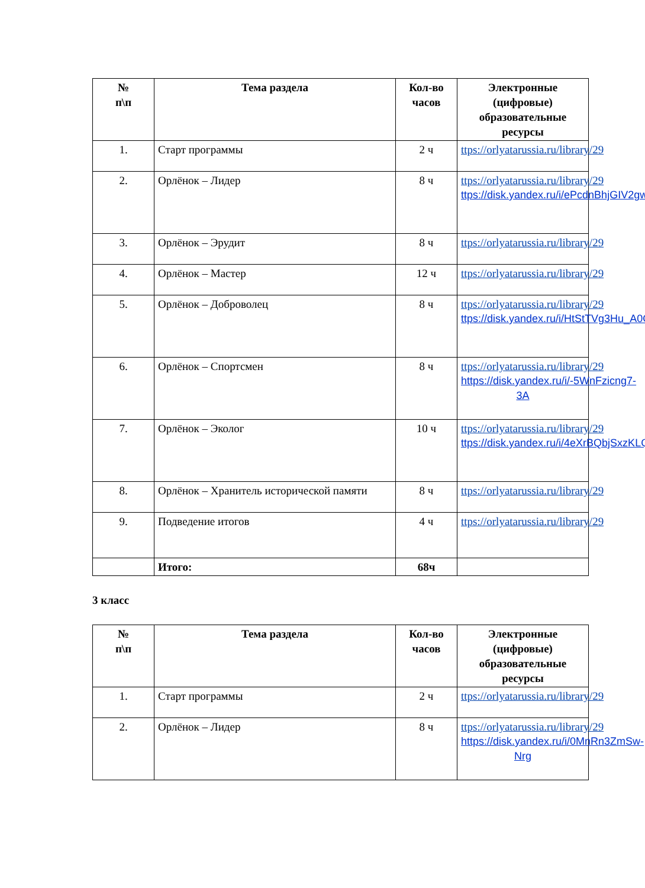| № п\п | Тема раздела | Кол-во часов | Электронные (цифровые) образовательные ресурсы |
| --- | --- | --- | --- |
| 1. | Старт программы | 2 ч | ttps://orlyatarussia.ru/library/29 |
| 2. | Орлёнок – Лидер | 8 ч | ttps://orlyatarussia.ru/library/29 ttps://disk.yandex.ru/i/ePcdnBhjGIV2gw |
| 3. | Орлёнок – Эрудит | 8 ч | ttps://orlyatarussia.ru/library/29 |
| 4. | Орлёнок – Мастер | 12 ч | ttps://orlyatarussia.ru/library/29 |
| 5. | Орлёнок – Доброволец | 8 ч | ttps://orlyatarussia.ru/library/29 ttps://disk.yandex.ru/i/HtStTVg3Hu_A0Q |
| 6. | Орлёнок – Спортсмен | 8 ч | ttps://orlyatarussia.ru/library/29 https://disk.yandex.ru/i/-5WnFzicng7-3A |
| 7. | Орлёнок – Эколог | 10 ч | ttps://orlyatarussia.ru/library/29 ttps://disk.yandex.ru/i/4eXrBQbjSxzKLQ |
| 8. | Орлёнок – Хранитель исторической памяти | 8 ч | ttps://orlyatarussia.ru/library/29 |
| 9. | Подведение итогов | 4 ч | ttps://orlyatarussia.ru/library/29 |
| | Итого: | 68ч | |
3 класс
| № п\п | Тема раздела | Кол-во часов | Электронные (цифровые) образовательные ресурсы |
| --- | --- | --- | --- |
| 1. | Старт программы | 2 ч | ttps://orlyatarussia.ru/library/29 |
| 2. | Орлёнок – Лидер | 8 ч | ttps://orlyatarussia.ru/library/29 https://disk.yandex.ru/i/0MnRn3ZmSw-Nrg |